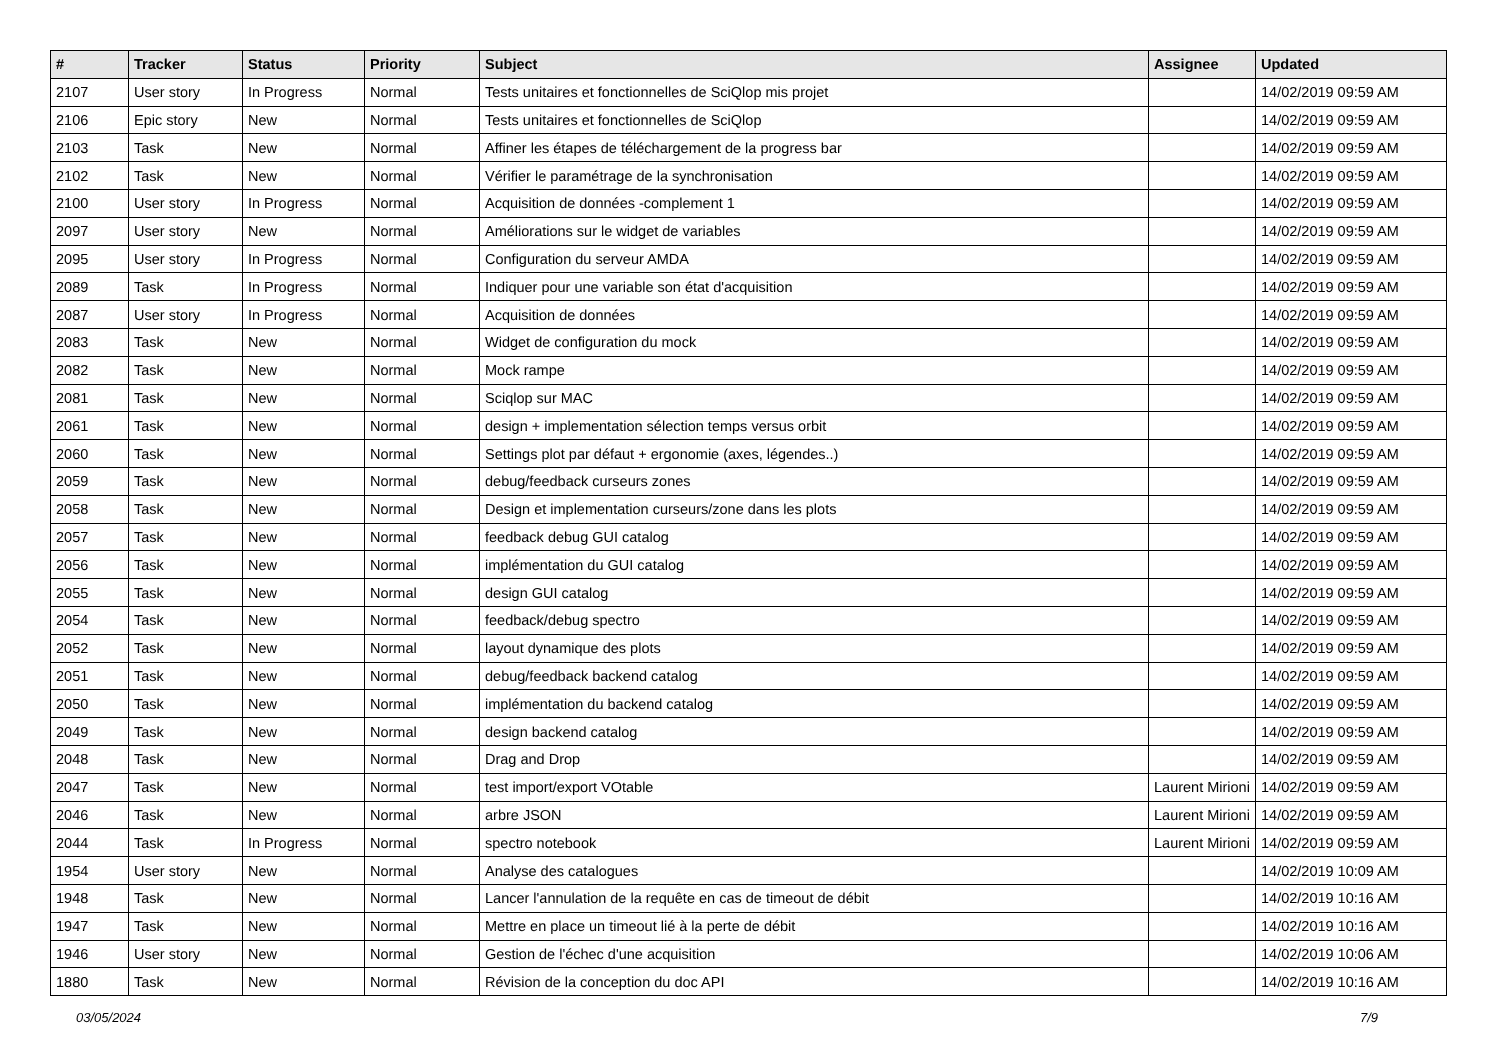| # | Tracker | Status | Priority | Subject | Assignee | Updated |
| --- | --- | --- | --- | --- | --- | --- |
| 2107 | User story | In Progress | Normal | Tests unitaires et fonctionnelles de SciQlop mis projet | | 14/02/2019 09:59 AM |
| 2106 | Epic story | New | Normal | Tests unitaires et fonctionnelles de SciQlop | | 14/02/2019 09:59 AM |
| 2103 | Task | New | Normal | Affiner les étapes de téléchargement de la progress bar | | 14/02/2019 09:59 AM |
| 2102 | Task | New | Normal | Vérifier le paramétrage de la synchronisation | | 14/02/2019 09:59 AM |
| 2100 | User story | In Progress | Normal | Acquisition de données -complement 1 | | 14/02/2019 09:59 AM |
| 2097 | User story | New | Normal | Améliorations sur le widget de variables | | 14/02/2019 09:59 AM |
| 2095 | User story | In Progress | Normal | Configuration du serveur AMDA | | 14/02/2019 09:59 AM |
| 2089 | Task | In Progress | Normal | Indiquer pour une variable son état d'acquisition | | 14/02/2019 09:59 AM |
| 2087 | User story | In Progress | Normal | Acquisition de données | | 14/02/2019 09:59 AM |
| 2083 | Task | New | Normal | Widget de configuration du mock | | 14/02/2019 09:59 AM |
| 2082 | Task | New | Normal | Mock rampe | | 14/02/2019 09:59 AM |
| 2081 | Task | New | Normal | Sciqlop sur MAC | | 14/02/2019 09:59 AM |
| 2061 | Task | New | Normal | design + implementation sélection temps versus orbit | | 14/02/2019 09:59 AM |
| 2060 | Task | New | Normal | Settings plot par défaut + ergonomie (axes, légendes..) | | 14/02/2019 09:59 AM |
| 2059 | Task | New | Normal | debug/feedback curseurs zones | | 14/02/2019 09:59 AM |
| 2058 | Task | New | Normal | Design et implementation curseurs/zone dans les plots | | 14/02/2019 09:59 AM |
| 2057 | Task | New | Normal | feedback debug GUI catalog | | 14/02/2019 09:59 AM |
| 2056 | Task | New | Normal | implémentation du GUI catalog | | 14/02/2019 09:59 AM |
| 2055 | Task | New | Normal | design GUI catalog | | 14/02/2019 09:59 AM |
| 2054 | Task | New | Normal | feedback/debug spectro | | 14/02/2019 09:59 AM |
| 2052 | Task | New | Normal | layout dynamique des plots | | 14/02/2019 09:59 AM |
| 2051 | Task | New | Normal | debug/feedback backend catalog | | 14/02/2019 09:59 AM |
| 2050 | Task | New | Normal | implémentation du backend catalog | | 14/02/2019 09:59 AM |
| 2049 | Task | New | Normal | design backend catalog | | 14/02/2019 09:59 AM |
| 2048 | Task | New | Normal | Drag and Drop | | 14/02/2019 09:59 AM |
| 2047 | Task | New | Normal | test import/export VOtable | Laurent Mirioni | 14/02/2019 09:59 AM |
| 2046 | Task | New | Normal | arbre JSON | Laurent Mirioni | 14/02/2019 09:59 AM |
| 2044 | Task | In Progress | Normal | spectro notebook | Laurent Mirioni | 14/02/2019 09:59 AM |
| 1954 | User story | New | Normal | Analyse des catalogues | | 14/02/2019 10:09 AM |
| 1948 | Task | New | Normal | Lancer l'annulation de la requête en cas de timeout de débit | | 14/02/2019 10:16 AM |
| 1947 | Task | New | Normal | Mettre en place un timeout lié à la perte de débit | | 14/02/2019 10:16 AM |
| 1946 | User story | New | Normal | Gestion de l'échec d'une acquisition | | 14/02/2019 10:06 AM |
| 1880 | Task | New | Normal | Révision de la conception du doc API | | 14/02/2019 10:16 AM |
03/05/2024 7/9